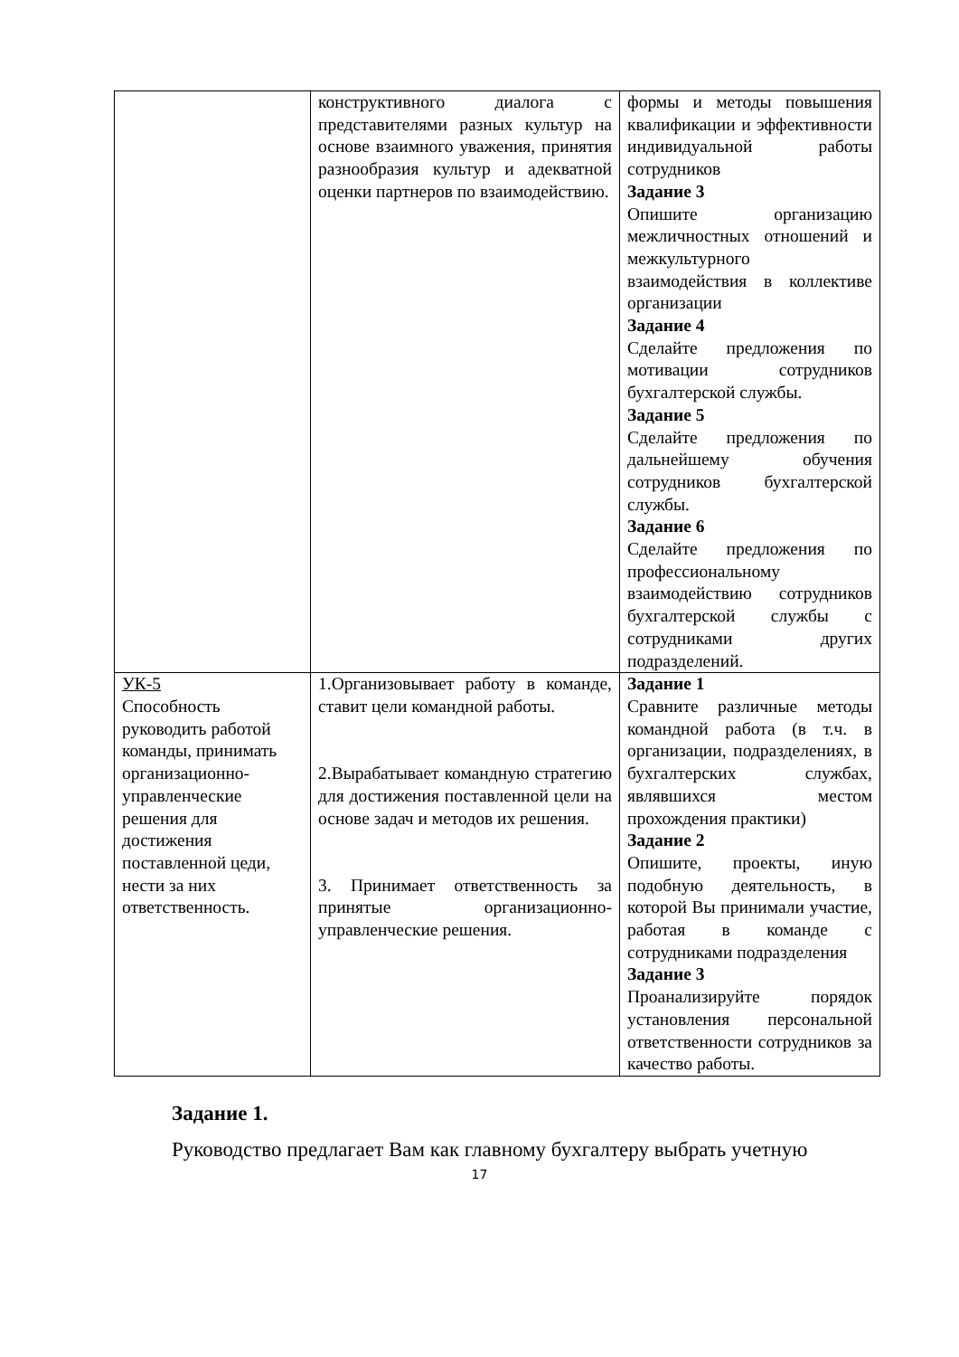| | конструктивного диалога с представителями разных культур на основе взаимного уважения, принятия разнообразия культур и адекватной оценки партнеров по взаимодействию. | формы и методы повышения квалификации и эффективности индивидуальной работы сотрудников Задание 3 Опишите организацию межличностных отношений и межкультурного взаимодействия в коллективе организации Задание 4 Сделайте предложения по мотивации сотрудников бухгалтерской службы. Задание 5 Сделайте предложения по дальнейшему обучения сотрудников бухгалтерской службы. Задание 6 Сделайте предложения по профессиональному взаимодействию сотрудников бухгалтерской службы с сотрудниками других подразделений. |
| УК-5 Способность руководить работой команды, принимать организационно-управленческие решения для достижения поставленной цеди, нести за них ответственность. | 1.Организовывает работу в команде, ставит цели командной работы. 2.Вырабатывает командную стратегию для достижения поставленной цели на основе задач и методов их решения. 3. Принимает ответственность за принятые организационно-управленческие решения. | Задание 1 Сравните различные методы командной работа (в т.ч. в организации, подразделениях, в бухгалтерских службах, являвшихся местом прохождения практики) Задание 2 Опишите, проекты, иную подобную деятельность, в которой Вы принимали участие, работая в команде с сотрудниками подразделения Задание 3 Проанализируйте порядок установления персональной ответственности сотрудников за качество работы. |
Задание 1.
Руководство предлагает Вам как главному бухгалтеру выбрать учетную
17